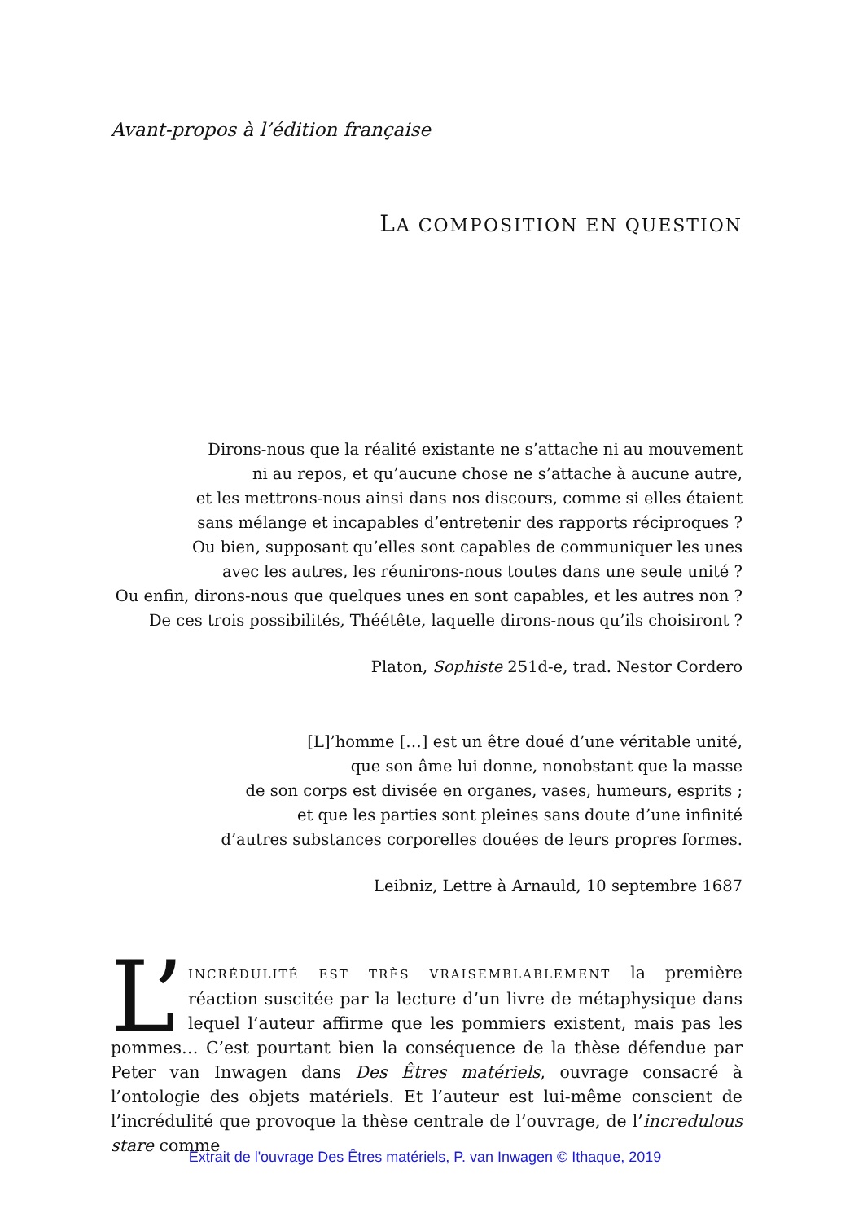Avant-propos à l’édition française
LA COMPOSITION EN QUESTION
Dirons-nous que la réalité existante ne s’attache ni au mouvement
ni au repos, et qu’aucune chose ne s’attache à aucune autre,
et les mettrons-nous ainsi dans nos discours, comme si elles étaient
sans mélange et incapables d’entretenir des rapports réciproques ?
Ou bien, supposant qu’elles sont capables de communiquer les unes
avec les autres, les réunirons-nous toutes dans une seule unité ?
Ou enfin, dirons-nous que quelques unes en sont capables, et les autres non ?
De ces trois possibilités, Théétête, laquelle dirons-nous qu’ils choisiront ?
Platon, Sophiste 251d-e, trad. Nestor Cordero
[L]’homme […] est un être doué d’une véritable unité,
que son âme lui donne, nonobstant que la masse
de son corps est divisée en organes, vases, humeurs, esprits ;
et que les parties sont pleines sans doute d’une infinité
d’autres substances corporelles douées de leurs propres formes.
Leibniz, Lettre à Arnauld, 10 septembre 1687
L’ INCRÉDULITÉ EST TRÈS VRAISEMBLABLEMENT la première réaction suscitée par la lecture d’un livre de métaphysique dans lequel l’auteur affirme que les pommiers existent, mais pas les pommes… C’est pourtant bien la conséquence de la thèse défendue par Peter van Inwagen dans Des Êtres matériels, ouvrage consacré à l’ontologie des objets matériels. Et l’auteur est lui-même conscient de l’incrédulité que provoque la thèse centrale de l’ouvrage, de l’incredulous stare comme
Extrait de l'ouvrage Des Êtres matériels, P. van Inwagen © Ithaque, 2019